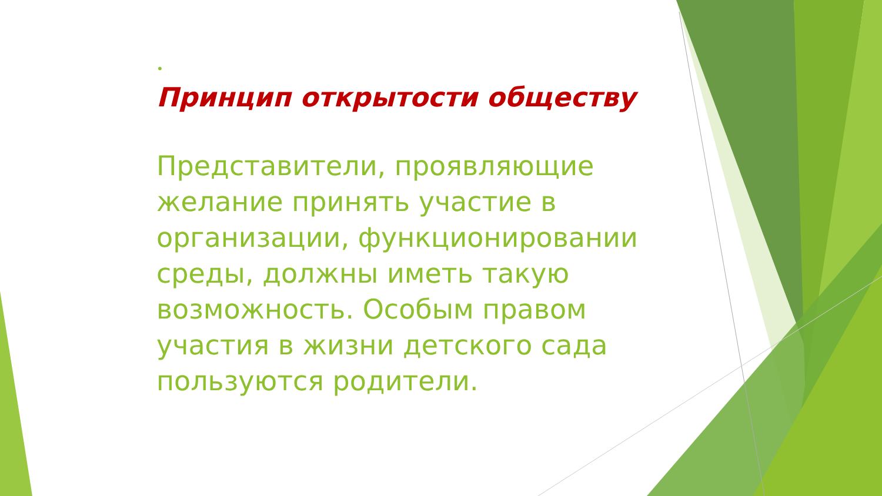•
Принцип открытости обществу
Представители, проявляющие желание принять участие в организации, функционировании среды, должны иметь такую возможность. Особым правом участия в жизни детского сада пользуются родители.